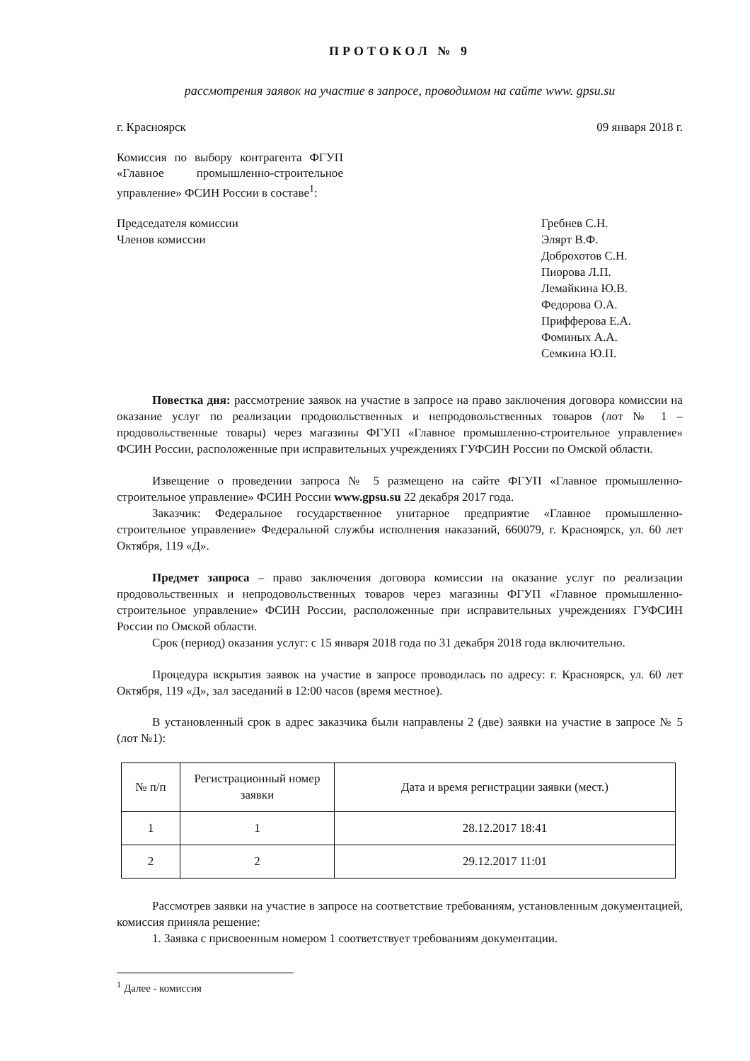ПРОТОКОЛ № 9
рассмотрения заявок на участие в запросе, проводимом на сайте www. gpsu.su
г. Красноярск 09 января 2018 г.
Комиссия по выбору контрагента ФГУП «Главное промышленно-строительное управление» ФСИН России в составе<sup>1</sup>:
Председателя комиссии
Членов комиссии
Гребнев С.Н.
Элярт В.Ф.
Доброхотов С.Н.
Пиорова Л.П.
Лемайкина Ю.В.
Федорова О.А.
Прифферова Е.А.
Фоминых А.А.
Семкина Ю.П.
Повестка дня: рассмотрение заявок на участие в запросе на право заключения договора комиссии на оказание услуг по реализации продовольственных и непродовольственных товаров (лот № 1 – продовольственные товары) через магазины ФГУП «Главное промышленно-строительное управление» ФСИН России, расположенные при исправительных учреждениях ГУФСИН России по Омской области.
Извещение о проведении запроса № 5 размещено на сайте ФГУП «Главное промышленно-строительное управление» ФСИН России www.gpsu.su 22 декабря 2017 года.
Заказчик: Федеральное государственное унитарное предприятие «Главное промышленно-строительное управление» Федеральной службы исполнения наказаний, 660079, г. Красноярск, ул. 60 лет Октября, 119 «Д».
Предмет запроса – право заключения договора комиссии на оказание услуг по реализации продовольственных и непродовольственных товаров через магазины ФГУП «Главное промышленно-строительное управление» ФСИН России, расположенные при исправительных учреждениях ГУФСИН России по Омской области.
Срок (период) оказания услуг: с 15 января 2018 года по 31 декабря 2018 года включительно.
Процедура вскрытия заявок на участие в запросе проводилась по адресу: г. Красноярск, ул. 60 лет Октября, 119 «Д», зал заседаний в 12:00 часов (время местное).
В установленный срок в адрес заказчика были направлены 2 (две) заявки на участие в запросе № 5 (лот №1):
| № п/п | Регистрационный номер заявки | Дата и время регистрации заявки (мест.) |
| --- | --- | --- |
| 1 | 1 | 28.12.2017 18:41 |
| 2 | 2 | 29.12.2017 11:01 |
Рассмотрев заявки на участие в запросе на соответствие требованиям, установленным документацией, комиссия приняла решение:
1. Заявка с присвоенным номером 1 соответствует требованиям документации.
<sup>1</sup> Далее - комиссия